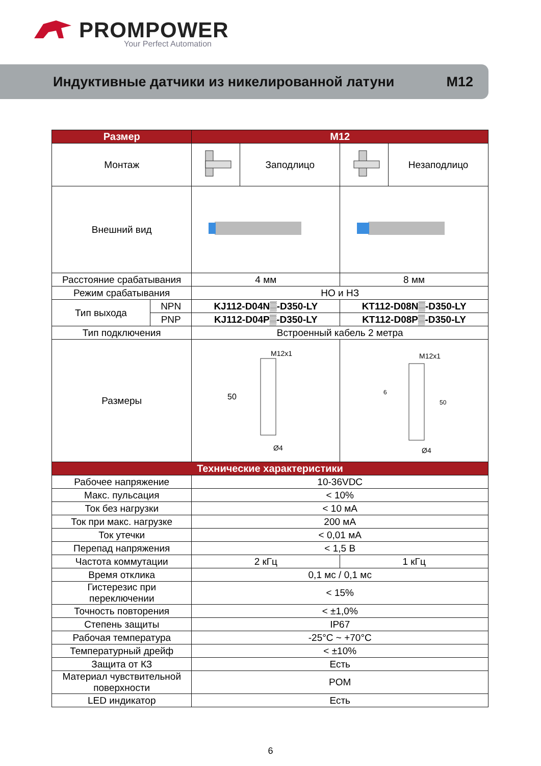PROMPOWER
Your Perfect Automation
Индуктивные датчики из никелированной латуни M12
| Размер | | M12 | | | |
| --- | --- | --- | --- | --- | --- |
| Монтаж | | | Заподлицо | | Незаподлицо |
| Внешний вид | | | | | |
| Расстояние срабатывания | | 4 мм | | 8 мм | |
| Режим срабатывания | | НО и НЗ | | | |
| Тип выхода | NPN | KJ112-D04N▒-D350-LY | | KT112-D08N▒-D350-LY | |
| | PNP | KJ112-D04P▒-D350-LY | | KT112-D08P▒-D350-LY | |
| Тип подключения | | Встроенный кабель 2 метра | | | |
| Размеры | | M12x1 50 Ø4 | | M12x1 6 50 Ø4 | |
| Технические характеристики | | | | | |
| Рабочее напряжение | | 10-36VDC | | | |
| Макс. пульсация | | < 10% | | | |
| Ток без нагрузки | | < 10 мА | | | |
| Ток при макс. нагрузке | | 200 мА | | | |
| Ток утечки | | < 0,01 мА | | | |
| Перепад напряжения | | < 1,5 В | | | |
| Частота коммутации | | 2 кГц | | 1 кГц | |
| Время отклика | | 0,1 мс / 0,1 мс | | | |
| Гистерезис при переключении | | < 15% | | | |
| Точность повторения | | < ±1,0% | | | |
| Степень защиты | | IP67 | | | |
| Рабочая температура | | -25°C ~ +70°C | | | |
| Температурный дрейф | | < ±10% | | | |
| Защита от КЗ | | Есть | | | |
| Материал чувствительной поверхности | | POM | | | |
| LED индикатор | | Есть | | | |
6